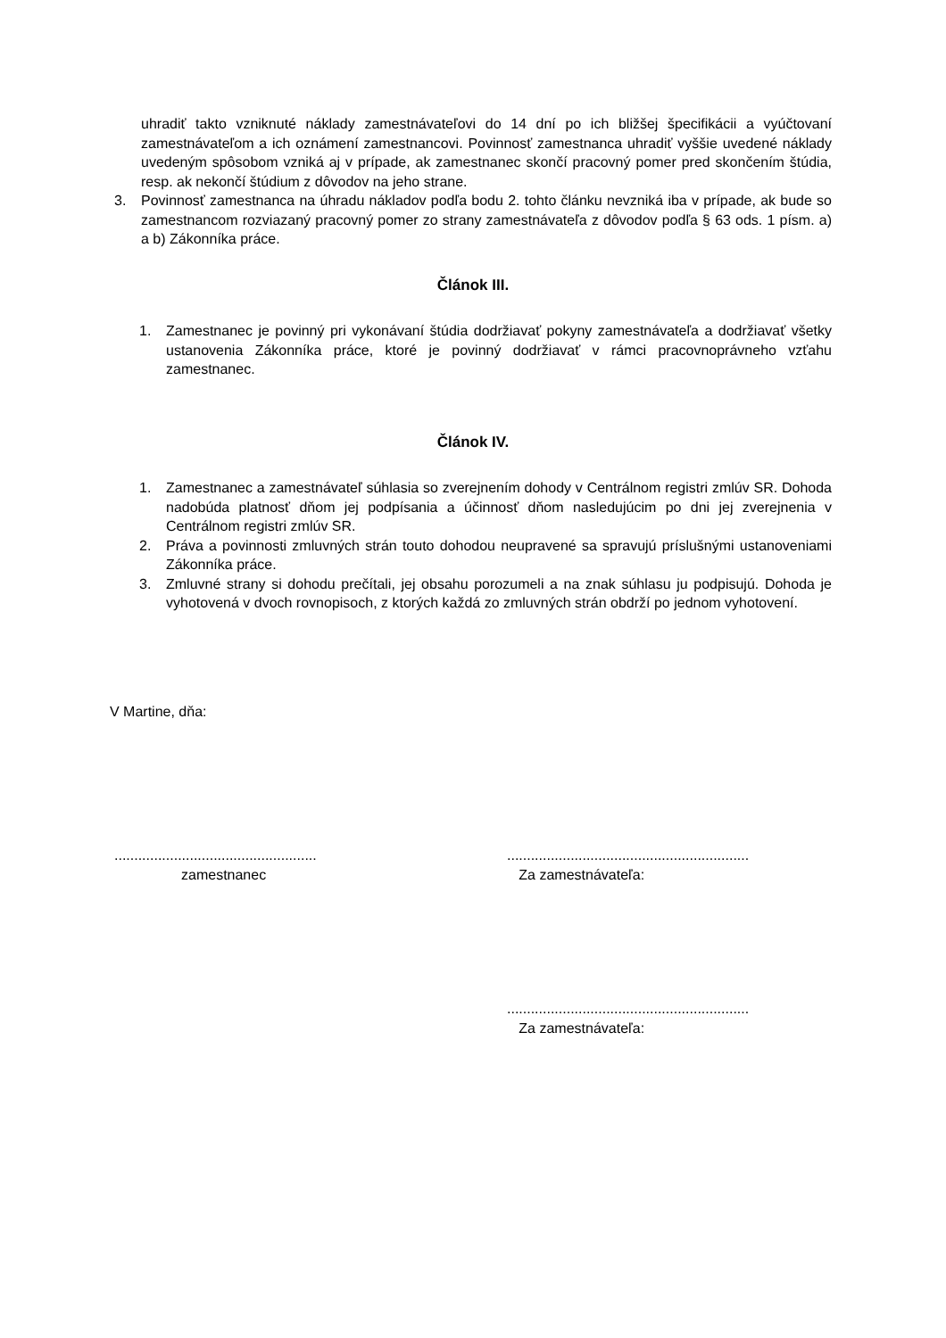uhradiť takto vzniknuté náklady zamestnávateľovi do 14 dní po ich bližšej špecifikácii a vyúčtovaní zamestnávateľom a ich oznámení zamestnancovi. Povinnosť zamestnanca uhradiť vyššie uvedené náklady uvedeným spôsobom vzniká aj v prípade, ak zamestnanec skončí pracovný pomer pred skončením štúdia, resp. ak nekončí štúdium z dôvodov na jeho strane.
3. Povinnosť zamestnanca na úhradu nákladov podľa bodu 2. tohto článku nevzniká iba v prípade, ak bude so zamestnancom rozviazaný pracovný pomer zo strany zamestnávateľa z dôvodov podľa § 63 ods. 1 písm. a) a b) Zákonníka práce.
Článok III.
1. Zamestnanec je povinný pri vykonávaní štúdia dodržiavať pokyny zamestnávateľa a dodržiavať všetky ustanovenia Zákonníka práce, ktoré je povinný dodržiavať v rámci pracovnoprávneho vzťahu zamestnanec.
Článok IV.
1. Zamestnanec a zamestnávateľ súhlasia so zverejnením dohody v Centrálnom registri zmlúv SR. Dohoda nadobúda platnosť dňom jej podpísania a účinnosť dňom nasledujúcim po dni jej zverejnenia v Centrálnom registri zmlúv SR.
2. Práva a povinnosti zmluvných strán touto dohodou neupravené sa spravujú príslušnými ustanoveniami Zákonníka práce.
3. Zmluvné strany si dohodu prečítali, jej obsahu porozumeli a na znak súhlasu ju podpisujú. Dohoda je vyhotovená v dvoch rovnopisoch, z ktorých každá zo zmluvných strán obdrží po jednom vyhotovení.
V Martine, dňa:
...................................................
zamestnanec
.............................................................
Za zamestnávateľa:
.............................................................
Za zamestnávateľa: